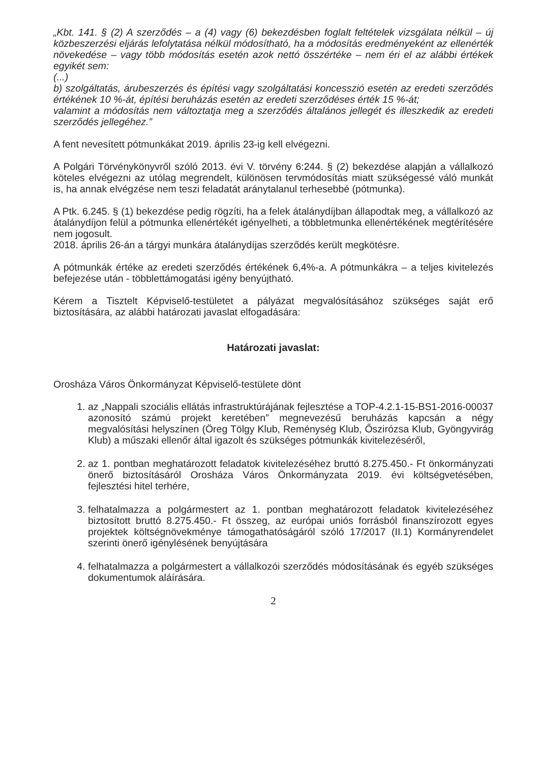„Kbt. 141. § (2) A szerződés – a (4) vagy (6) bekezdésben foglalt feltételek vizsgálata nélkül – új közbeszerzési eljárás lefolytatása nélkül módosítható, ha a módosítás eredményeként az ellenérték növekedése – vagy több módosítás esetén azok nettó összértéke – nem éri el az alábbi értékek egyikét sem:
(...)
b) szolgáltatás, árubeszerzés és építési vagy szolgáltatási koncesszió esetén az eredeti szerződés értékének 10 %-át, építési beruházás esetén az eredeti szerződéses érték 15 %-át;
valamint a módosítás nem változtatja meg a szerződés általános jellegét és illeszkedik az eredeti szerződés jellegéhez.”
A fent nevesített pótmunkákat 2019. április 23-ig kell elvégezni.
A Polgári Törvénykönyvről szóló 2013. évi V. törvény 6:244. § (2) bekezdése alapján a vállalkozó köteles elvégezni az utólag megrendelt, különösen tervmódosítás miatt szükségessé váló munkát is, ha annak elvégzése nem teszi feladatát aránytalanul terhesebbé (pótmunka).
A Ptk. 6.245. § (1) bekezdése pedig rögzíti, ha a felek átalánydíjban állapodtak meg, a vállalkozó az átalánydíjon felül a pótmunka ellenértékét igényelheti, a többletmunka ellenértékének megtérítésére nem jogosult.
2018. április 26-án a tárgyi munkára átalánydíjas szerződés került megkötésre.
A pótmunkák értéke az eredeti szerződés értékének 6,4%-a. A pótmunkákra – a teljes kivitelezés befejezése után - többlettámogatási igény benyújtható.
Kérem a Tisztelt Képviselő-testületet a pályázat megvalósításához szükséges saját erő biztosítására, az alábbi határozati javaslat elfogadására:
Határozati javaslat:
Orosháza Város Önkormányzat Képviselő-testülete dönt
1. az „Nappali szociális ellátás infrastruktúrájának fejlesztése a TOP-4.2.1-15-BS1-2016-00037 azonosító számú projekt keretében” megnevezésű beruházás kapcsán a négy megvalósítási helyszínen (Öreg Tölgy Klub, Reménység Klub, Őszirózsa Klub, Gyöngyvirág Klub) a műszaki ellenőr által igazolt és szükséges pótmunkák kivitelezéséről,
2. az 1. pontban meghatározott feladatok kivitelezéséhez bruttó 8.275.450.- Ft önkormányzati önerő biztosításáról Orosháza Város Önkormányzata 2019. évi költségvetésében, fejlesztési hitel terhére,
3. felhatalmazza a polgármestert az 1. pontban meghatározott feladatok kivitelezéséhez biztosított bruttó 8.275.450.- Ft összeg, az európai uniós forrásból finanszírozott egyes projektek költségnövekménye támogathatóságáról szóló 17/2017 (II.1) Kormányrendelet szerinti önerő igénylésének benyújtására
4. felhatalmazza a polgármestert a vállalkozói szerződés módosításának és egyéb szükséges dokumentumok aláírására.
2